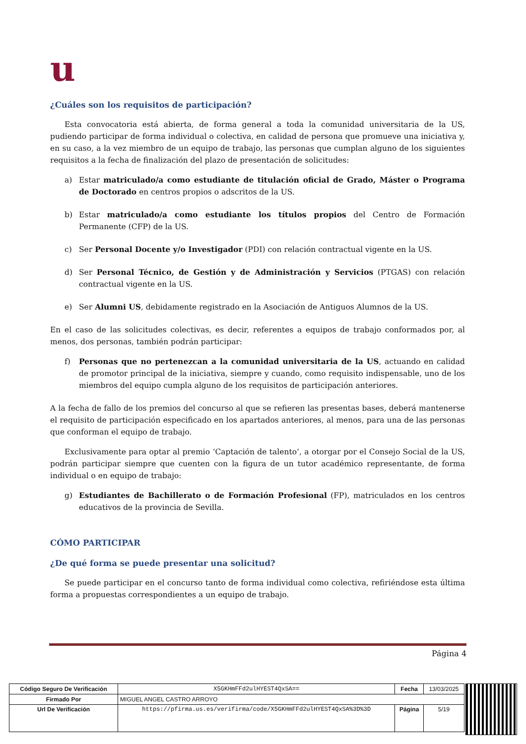u
¿Cuáles son los requisitos de participación?
Esta convocatoria está abierta, de forma general a toda la comunidad universitaria de la US, pudiendo participar de forma individual o colectiva, en calidad de persona que promueve una iniciativa y, en su caso, a la vez miembro de un equipo de trabajo, las personas que cumplan alguno de los siguientes requisitos a la fecha de finalización del plazo de presentación de solicitudes:
a) Estar matriculado/a como estudiante de titulación oficial de Grado, Máster o Programa de Doctorado en centros propios o adscritos de la US.
b) Estar matriculado/a como estudiante los títulos propios del Centro de Formación Permanente (CFP) de la US.
c) Ser Personal Docente y/o Investigador (PDI) con relación contractual vigente en la US.
d) Ser Personal Técnico, de Gestión y de Administración y Servicios (PTGAS) con relación contractual vigente en la US.
e) Ser Alumni US, debidamente registrado en la Asociación de Antiguos Alumnos de la US.
En el caso de las solicitudes colectivas, es decir, referentes a equipos de trabajo conformados por, al menos, dos personas, también podrán participar:
f) Personas que no pertenezcan a la comunidad universitaria de la US, actuando en calidad de promotor principal de la iniciativa, siempre y cuando, como requisito indispensable, uno de los miembros del equipo cumpla alguno de los requisitos de participación anteriores.
A la fecha de fallo de los premios del concurso al que se refieren las presentas bases, deberá mantenerse el requisito de participación especificado en los apartados anteriores, al menos, para una de las personas que conforman el equipo de trabajo.
Exclusivamente para optar al premio ‘Captación de talento’, a otorgar por el Consejo Social de la US, podrán participar siempre que cuenten con la figura de un tutor académico representante, de forma individual o en equipo de trabajo:
g) Estudiantes de Bachillerato o de Formación Profesional (FP), matriculados en los centros educativos de la provincia de Sevilla.
CÓMO PARTICIPAR
¿De qué forma se puede presentar una solicitud?
Se puede participar en el concurso tanto de forma individual como colectiva, refiriéndose esta última forma a propuestas correspondientes a un equipo de trabajo.
Página 4
| Código Seguro De Verificación | X5GKHmFFd2ulHYEST4QxSA== | Fecha | 13/03/2025 |
| Firmado Por | MIGUEL ANGEL CASTRO ARROYO | | |
| Url De Verificación | https://pfirma.us.es/verifirma/code/X5GKHmFFd2ulHYEST4QxSA%3D%3D | Página | 5/19 |